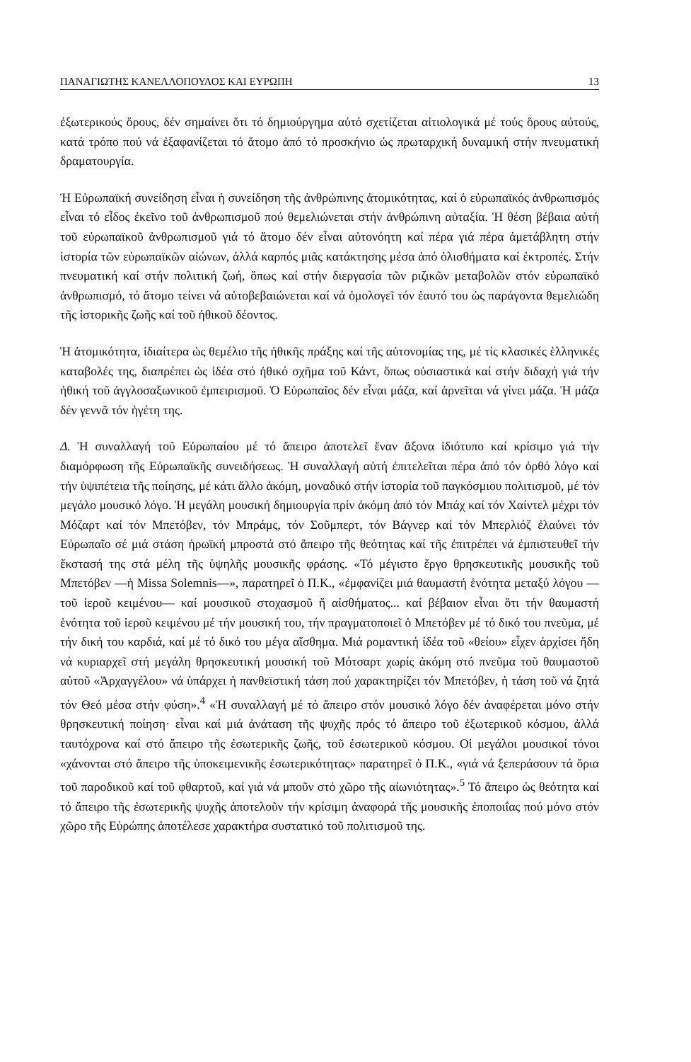ΠΑΝΑΓΙΩΤΗΣ ΚΑΝΕΛΛΟΠΟΥΛΟΣ ΚΑΙ ΕΥΡΩΠΗ 13
ἐξωτερικούς ὅρους, δέν σημαίνει ὅτι τό δημιούργημα αὐτό σχετίζεται αἰτιολογικά μέ τούς ὅρους αὐτούς, κατά τρόπο πού νά ἐξαφανίζεται τό ἄτομο ἀπό τό προσκήνιο ὡς πρωταρχική δυναμική στήν πνευματική δραματουργία.
Ἡ Εὐρωπαϊκή συνείδηση εἶναι ἡ συνείδηση τῆς ἀνθρώπινης ἀτομικότητας, καί ὁ εὐρωπαϊκός ἀνθρωπισμός εἶναι τό εἶδος ἐκεῖνο τοῦ ἀνθρωπισμοῦ πού θεμελιώνεται στήν ἀνθρώπινη αὐταξία. Ἡ θέση βέβαια αὐτή τοῦ εὐρωπαϊκοῦ ἀνθρωπισμοῦ γιά τό ἄτομο δέν εἶναι αὐτονόητη καί πέρα γιά πέρα ἀμετάβλητη στήν ἱστορία τῶν εὐρωπαϊκῶν αἰώνων, ἀλλά καρπός μιᾶς κατάκτησης μέσα ἀπό ὀλισθήματα καί ἐκτροπές. Στήν πνευματική καί στήν πολιτική ζωή, ὅπως καί στήν διεργασία τῶν ριζικῶν μεταβολῶν στόν εὐρωπαϊκό ἀνθρωπισμό, τό ἄτομο τείνει νά αὐτοβεβαιώνεται καί νά ὁμολογεῖ τόν ἑαυτό του ὡς παράγοντα θεμελιώδη τῆς ἱστορικῆς ζωῆς καί τοῦ ἠθικοῦ δέοντος.
Ἡ ἀτομικότητα, ἰδιαίτερα ὡς θεμέλιο τῆς ἠθικῆς πράξης καί τῆς αὐτονομίας της, μέ τίς κλασικές ἑλληνικές καταβολές της, διαπρέπει ὡς ἰδέα στό ἠθικό σχῆμα τοῦ Κάντ, ὅπως οὐσιαστικά καί στήν διδαχή γιά τήν ἠθική τοῦ ἀγγλοσαξωνικοῦ ἐμπειρισμοῦ. Ὁ Εὐρωπαῖος δέν εἶναι μάζα, καί ἀρνεῖται νά γίνει μάζα. Ἡ μάζα δέν γεννᾶ τόν ἡγέτη της.
Δ. Ἡ συναλλαγή τοῦ Εὐρωπαίου μέ τό ἄπειρο ἀποτελεῖ ἕναν ἄξονα ἰδιότυπο καί κρίσιμο γιά τήν διαμόρφωση τῆς Εὐρωπαϊκῆς συνειδήσεως. Ἡ συναλλαγή αὐτή ἐπιτελεῖται πέρα ἀπό τόν ὀρθό λόγο καί τήν ὑψιπέτεια τῆς ποίησης, μέ κάτι ἄλλο ἀκόμη, μοναδικό στήν ἱστορία τοῦ παγκόσμιου πολιτισμοῦ, μέ τόν μεγάλο μουσικό λόγο. Ἡ μεγάλη μουσική δημιουργία πρίν ἀκόμη ἀπό τόν Μπάχ καί τόν Χαίντελ μέχρι τόν Μόζαρτ καί τόν Μπετόβεν, τόν Μπράμς, τόν Σοῦμπερτ, τόν Βάγνερ καί τόν Μπερλιόζ ἐλαύνει τόν Εὐρωπαῖο σέ μιά στάση ἡρωϊκή μπροστά στό ἄπειρο τῆς θεότητας καί τῆς ἐπιτρέπει νά ἐμπιστευθεῖ τήν ἔκστασή της στά μέλη τῆς ὑψηλῆς μουσικῆς φράσης. «Τό μέγιστο ἔργο θρησκευτικῆς μουσικῆς τοῦ Μπετόβεν —ἡ Missa Solemnis—», παρατηρεῖ ὁ Π.Κ., «ἐμφανίζει μιά θαυμαστή ἑνότητα μεταξύ λόγου —τοῦ ἱεροῦ κειμένου— καί μουσικοῦ στοχασμοῦ ἤ αἰσθήματος... καί βέβαιον εἶναι ὅτι τήν θαυμαστή ἑνότητα τοῦ ἱεροῦ κειμένου μέ τήν μουσική του, τήν πραγματοποιεῖ ὁ Μπετόβεν μέ τό δικό του πνεῦμα, μέ τήν δική του καρδιά, καί μέ τό δικό του μέγα αἴσθημα. Μιά ρομαντική ἰδέα τοῦ «θείου» εἶχεν ἀρχίσει ἤδη νά κυριαρχεῖ στή μεγάλη θρησκευτική μουσική τοῦ Μότσαρτ χωρίς ἀκόμη στό πνεῦμα τοῦ θαυμαστοῦ αὐτοῦ «Ἀρχαγγέλου» νά ὑπάρχει ἡ πανθεϊστική τάση πού χαρακτηρίζει τόν Μπετόβεν, ἡ τάση τοῦ νά ζητά τόν Θεό μέσα στήν φύση».<sup>4</sup> «Ἡ συναλλαγή μέ τό ἄπειρο στόν μουσικό λόγο δέν ἀναφέρεται μόνο στήν θρησκευτική ποίηση· εἶναι καί μιά ἀνάταση τῆς ψυχῆς πρός τό ἄπειρο τοῦ ἐξωτερικοῦ κόσμου, ἀλλά ταυτόχρονα καί στό ἄπειρο τῆς ἐσωτερικῆς ζωῆς, τοῦ ἐσωτερικοῦ κόσμου. Οἱ μεγάλοι μουσικοί τόνοι «χάνονται στό ἄπειρο τῆς ὑποκειμενικῆς ἐσωτερικότητας» παρατηρεῖ ὁ Π.Κ., «γιά νά ξεπεράσουν τά ὅρια τοῦ παροδικοῦ καί τοῦ φθαρτοῦ, καί γιά νά μποῦν στό χῶρο τῆς αἰωνιότητας».<sup>5</sup> Τό ἄπειρο ὡς θεότητα καί τό ἄπειρο τῆς ἐσωτερικῆς ψυχῆς ἀποτελοῦν τήν κρίσιμη ἀναφορά τῆς μουσικῆς ἐποποιΐας πού μόνο στόν χῶρο τῆς Εὐρώπης ἀποτέλεσε χαρακτήρα συστατικό τοῦ πολιτισμοῦ της.